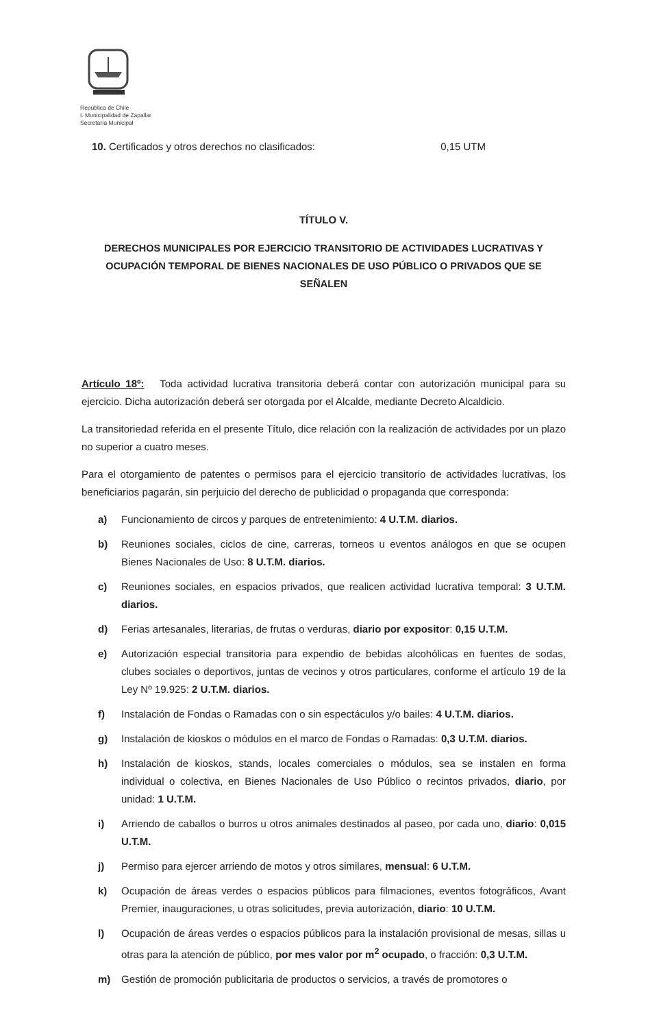República de Chile
I. Municipalidad de Zapallar
Secretaría Municipal
10. Certificados y otros derechos no clasificados: 0,15 UTM
TÍTULO V.
DERECHOS MUNICIPALES POR EJERCICIO TRANSITORIO DE ACTIVIDADES LUCRATIVAS Y OCUPACIÓN TEMPORAL DE BIENES NACIONALES DE USO PÚBLICO O PRIVADOS QUE SE SEÑALEN
Artículo 18º: Toda actividad lucrativa transitoria deberá contar con autorización municipal para su ejercicio. Dicha autorización deberá ser otorgada por el Alcalde, mediante Decreto Alcaldicio.
La transitoriedad referida en el presente Título, dice relación con la realización de actividades por un plazo no superior a cuatro meses.
Para el otorgamiento de patentes o permisos para el ejercicio transitorio de actividades lucrativas, los beneficiarios pagarán, sin perjuicio del derecho de publicidad o propaganda que corresponda:
a) Funcionamiento de circos y parques de entretenimiento: 4 U.T.M. diarios.
b) Reuniones sociales, ciclos de cine, carreras, torneos u eventos análogos en que se ocupen Bienes Nacionales de Uso: 8 U.T.M. diarios.
c) Reuniones sociales, en espacios privados, que realicen actividad lucrativa temporal: 3 U.T.M. diarios.
d) Ferias artesanales, literarias, de frutas o verduras, diario por expositor: 0,15 U.T.M.
e) Autorización especial transitoria para expendio de bebidas alcohólicas en fuentes de sodas, clubes sociales o deportivos, juntas de vecinos y otros particulares, conforme el artículo 19 de la Ley Nº 19.925: 2 U.T.M. diarios.
f) Instalación de Fondas o Ramadas con o sin espectáculos y/o bailes: 4 U.T.M. diarios.
g) Instalación de kioskos o módulos en el marco de Fondas o Ramadas: 0,3 U.T.M. diarios.
h) Instalación de kioskos, stands, locales comerciales o módulos, sea se instalen en forma individual o colectiva, en Bienes Nacionales de Uso Público o recintos privados, diario, por unidad: 1 U.T.M.
i) Arriendo de caballos o burros u otros animales destinados al paseo, por cada uno, diario: 0,015 U.T.M.
j) Permiso para ejercer arriendo de motos y otros similares, mensual: 6 U.T.M.
k) Ocupación de áreas verdes o espacios públicos para filmaciones, eventos fotográficos, Avant Premier, inauguraciones, u otras solicitudes, previa autorización, diario: 10 U.T.M.
l) Ocupación de áreas verdes o espacios públicos para la instalación provisional de mesas, sillas u otras para la atención de público, por mes valor por m<sup>2</sup> ocupado, o fracción: 0,3 U.T.M.
m) Gestión de promoción publicitaria de productos o servicios, a través de promotores o